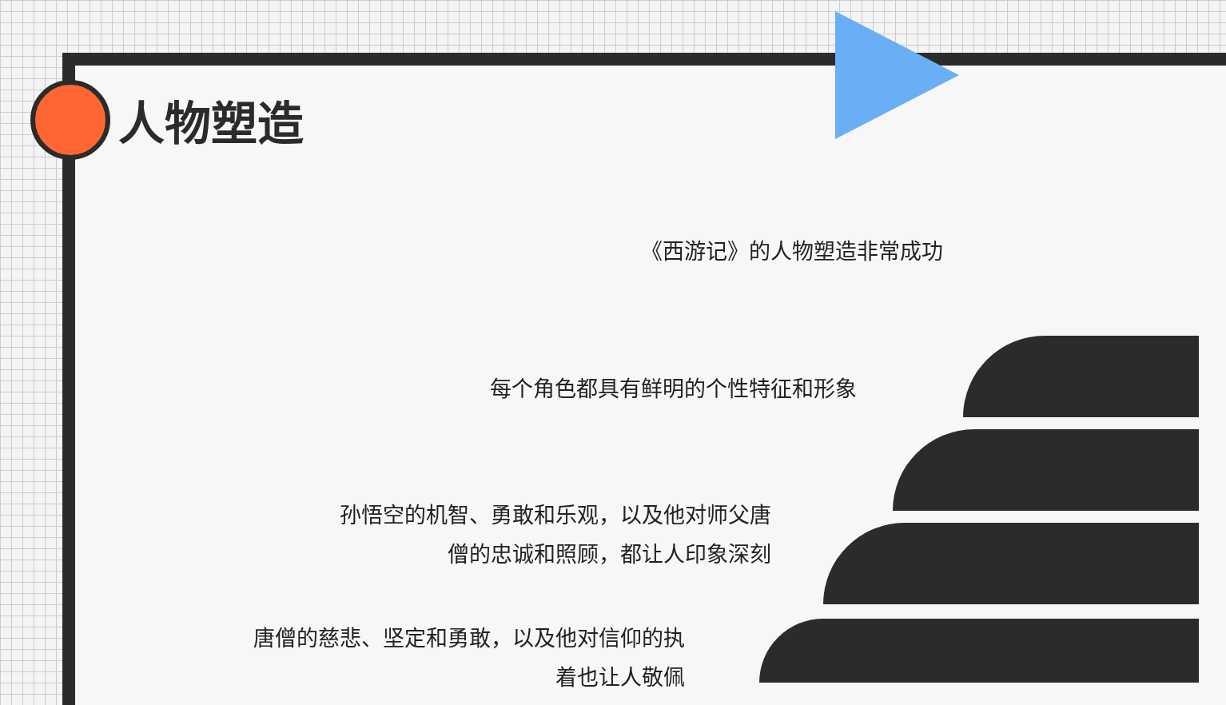人物塑造
《西游记》的人物塑造非常成功
每个角色都具有鲜明的个性特征和形象
孙悟空的机智、勇敢和乐观，以及他对师父唐
僧的忠诚和照顾，都让人印象深刻
唐僧的慈悲、坚定和勇敢，以及他对信仰的执
着也让人敬佩